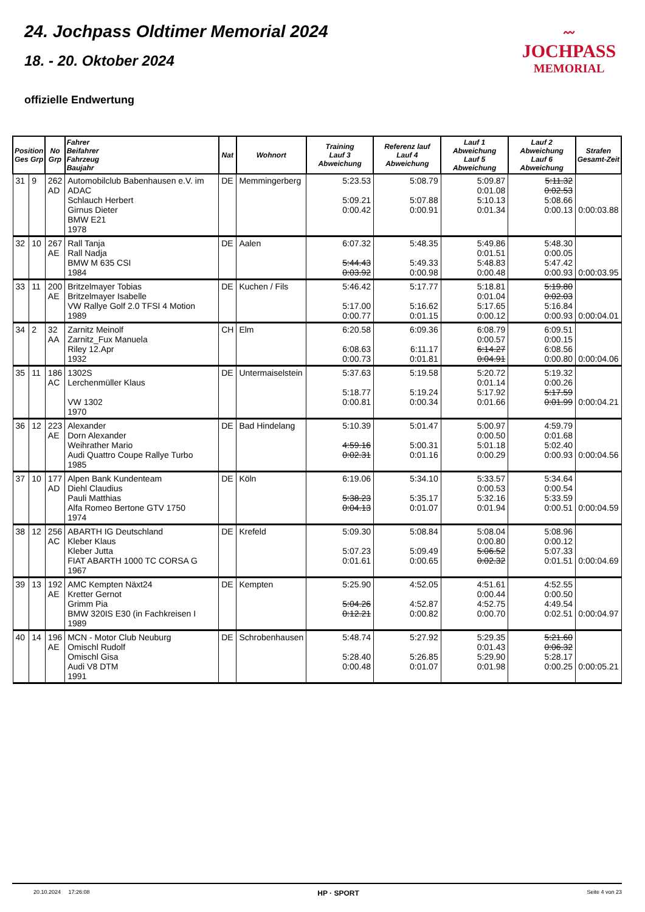〰
JOCHPASS
MEMORIAL
24. Jochpass Oldtimer Memorial 2024
18. - 20. Oktober 2024
offizielle Endwertung
| Position Ges Grp | | No Grp | Fahrer Beifahrer Fahrzeug Baujahr | Nat | Wohnort | Training Lauf 3 Abweichung | Referenz lauf Lauf 4 Abweichung | Lauf 1 Abweichung Lauf 5 Abweichung | Lauf 2 Abweichung Lauf 6 Abweichung | Strafen Gesamt-Zeit |
| --- | --- | --- | --- | --- | --- | --- | --- | --- | --- | --- |
| 31 | 9 | 262 AD | Automobilclub Babenhausen e.V. im ADAC Schlauch Herbert Girnus Dieter BMW E21 1978 | DE | Memmingerberg | 5:23.53 5:09.21 0:00.42 | 5:08.79 5:07.88 0:00.91 | 5:09.87 0:01.08 5:10.13 0:01.34 | 5:11.32 0:02.53 5:08.66 0:00.13 | 0:00:03.88 |
| 32 | 10 | 267 AE | Rall Tanja Rall Nadja BMW M 635 CSI 1984 | DE | Aalen | 6:07.32 5:44.43 0:03.92 | 5:48.35 5:49.33 0:00.98 | 5:49.86 0:01.51 5:48.83 0:00.48 | 5:48.30 0:00.05 5:47.42 0:00.93 | 0:00:03.95 |
| 33 | 11 | 200 AE | Britzelmayer Tobias Britzelmayer Isabelle VW Rallye Golf 2.0 TFSI 4 Motion 1989 | DE | Kuchen / Fils | 5:46.42 5:17.00 0:00.77 | 5:17.77 5:16.62 0:01.15 | 5:18.81 0:01.04 5:17.65 0:00.12 | 5:19.80 0:02.03 5:16.84 0:00.93 | 0:00:04.01 |
| 34 | 2 | 32 AA | Zarnitz Meinolf Zarnitz_Fux Manuela Riley 12.Apr 1932 | CH | Elm | 6:20.58 6:08.63 0:00.73 | 6:09.36 6:11.17 0:01.81 | 6:08.79 0:00.57 6:14.27 0:04.91 | 6:09.51 0:00.15 6:08.56 0:00.80 | 0:00:04.06 |
| 35 | 11 | 186 AC | 1302S Lerchenmüller Klaus VW 1302 1970 | DE | Untermaiselstein | 5:37.63 5:18.77 0:00.81 | 5:19.58 5:19.24 0:00.34 | 5:20.72 0:01.14 5:17.92 0:01.66 | 5:19.32 0:00.26 5:17.59 0:01.99 | 0:00:04.21 |
| 36 | 12 | 223 AE | Alexander Dorn Alexander Weihrather Mario Audi Quattro Coupe Rallye Turbo 1985 | DE | Bad Hindelang | 5:10.39 4:59.16 0:02.31 | 5:01.47 5:00.31 0:01.16 | 5:00.97 0:00.50 5:01.18 0:00.29 | 4:59.79 0:01.68 5:02.40 0:00.93 | 0:00:04.56 |
| 37 | 10 | 177 AD | Alpen Bank Kundenteam Diehl Claudius Pauli Matthias Alfa Romeo Bertone GTV 1750 1974 | DE | Köln | 6:19.06 5:38.23 0:04.13 | 5:34.10 5:35.17 0:01.07 | 5:33.57 0:00.53 5:32.16 0:01.94 | 5:34.64 0:00.54 5:33.59 0:00.51 | 0:00:04.59 |
| 38 | 12 | 256 AC | ABARTH IG Deutschland Kleber Klaus Kleber Jutta FIAT ABARTH 1000 TC CORSA G 1967 | DE | Krefeld | 5:09.30 5:07.23 0:01.61 | 5:08.84 5:09.49 0:00.65 | 5:08.04 0:00.80 5:06.52 0:02.32 | 5:08.96 0:00.12 5:07.33 0:01.51 | 0:00:04.69 |
| 39 | 13 | 192 AE | AMC Kempten Näxt24 Kretter Gernot Grimm Pia BMW 320IS E30 (in Fachkreisen I 1989 | DE | Kempten | 5:25.90 5:04.26 0:12.21 | 4:52.05 4:52.87 0:00.82 | 4:51.61 0:00.44 4:52.75 0:00.70 | 4:52.55 0:00.50 4:49.54 0:02.51 | 0:00:04.97 |
| 40 | 14 | 196 AE | MCN - Motor Club Neuburg Omischl Rudolf Omischl Gisa Audi V8 DTM 1991 | DE | Schrobenhausen | 5:48.74 5:28.40 0:00.48 | 5:27.92 5:26.85 0:01.07 | 5:29.35 0:01.43 5:29.90 0:01.98 | 5:21.60 0:06.32 5:28.17 0:00.25 | 0:00:05.21 |
20.10.2024 17:26:08 HP · SPORT Seite 4 von 23